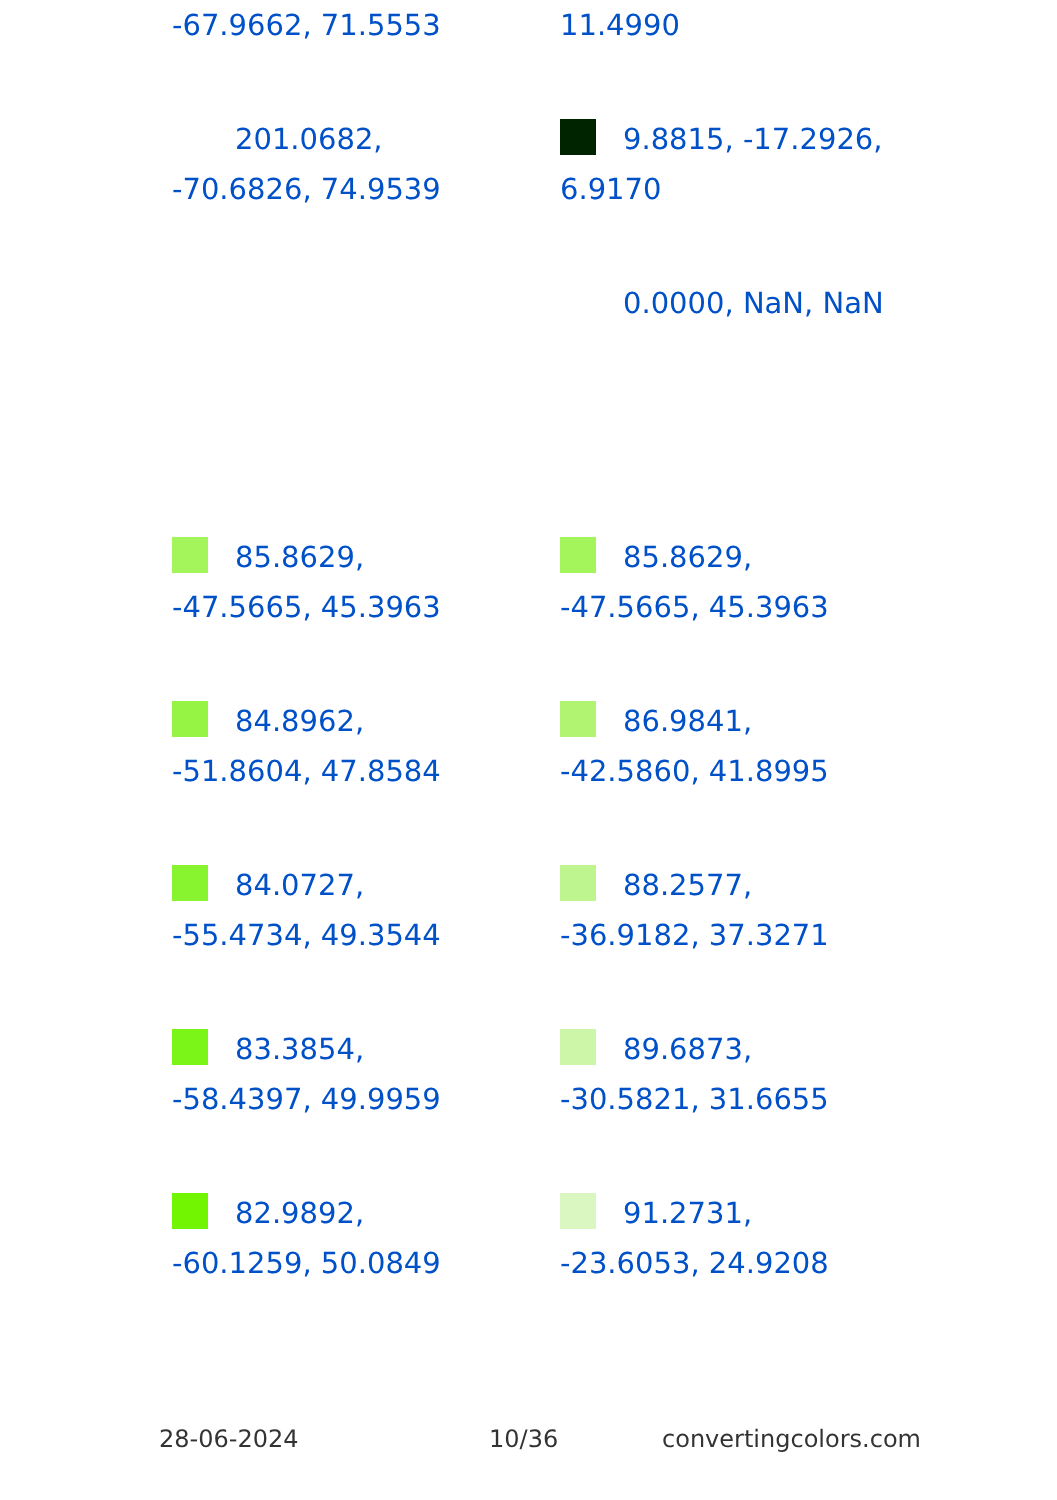-67.9662, 71.5553 11.4990
201.0682, -70.6826, 74.9539
9.8815, -17.2926, 6.9170
0.0000, NaN, NaN
85.8629, -47.5665, 45.3963
85.8629, -47.5665, 45.3963
84.8962, -51.8604, 47.8584
86.9841, -42.5860, 41.8995
84.0727, -55.4734, 49.3544
88.2577, -36.9182, 37.3271
83.3854, -58.4397, 49.9959
89.6873, -30.5821, 31.6655
82.9892, -60.1259, 50.0849
91.2731, -23.6053, 24.9208
28-06-2024 10/36 convertingcolors.com